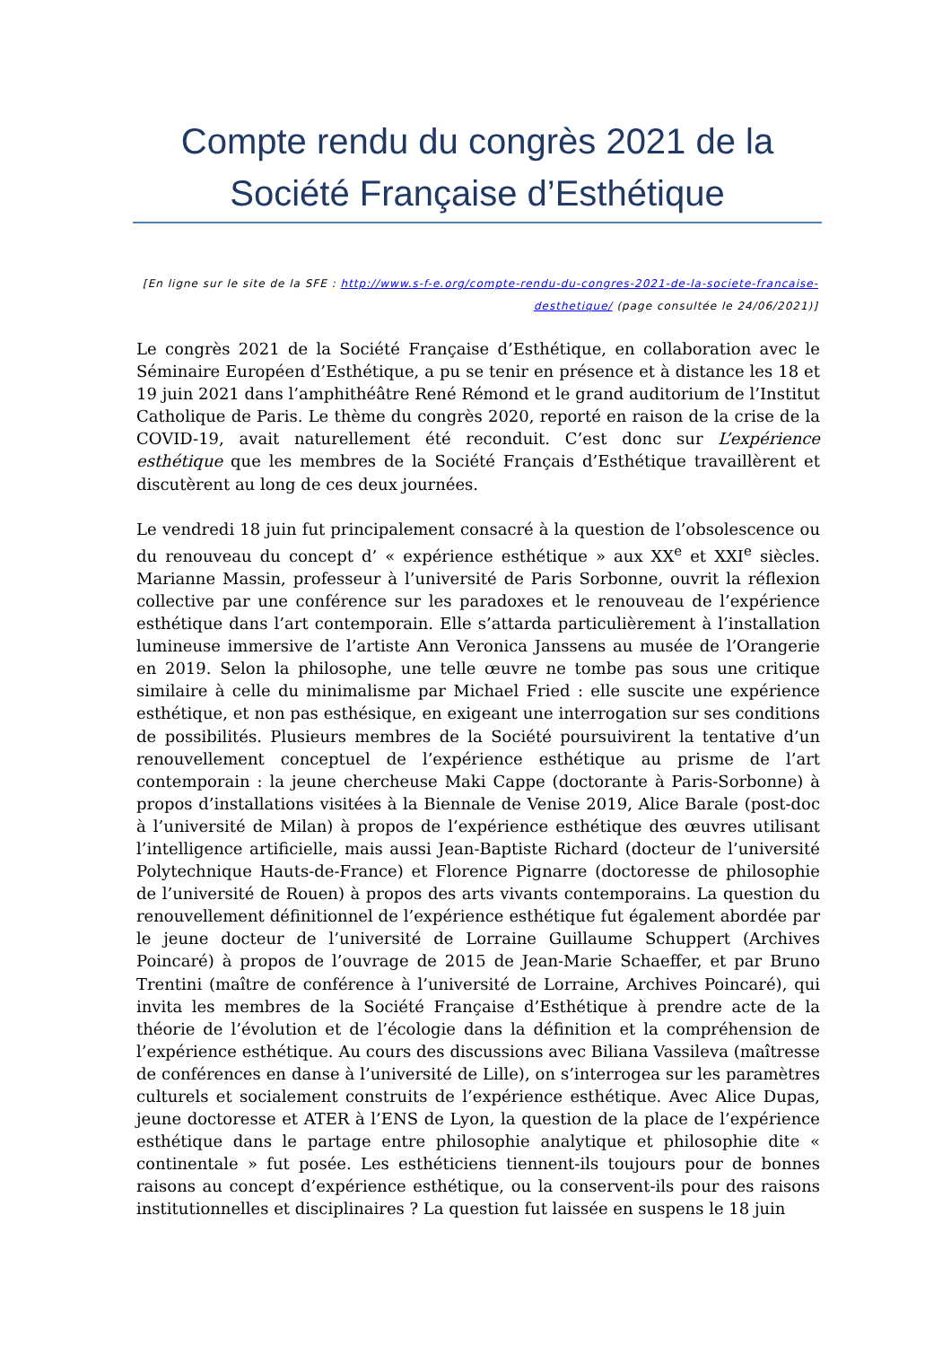Compte rendu du congrès 2021 de la Société Française d’Esthétique
[En ligne sur le site de la SFE : http://www.s-f-e.org/compte-rendu-du-congres-2021-de-la-societe-francaise-desthetique/ (page consultée le 24/06/2021)]
Le congrès 2021 de la Société Française d’Esthétique, en collaboration avec le Séminaire Européen d’Esthétique, a pu se tenir en présence et à distance les 18 et 19 juin 2021 dans l’amphithéâtre René Rémond et le grand auditorium de l’Institut Catholique de Paris. Le thème du congrès 2020, reporté en raison de la crise de la COVID-19, avait naturellement été reconduit. C’est donc sur L’expérience esthétique que les membres de la Société Français d’Esthétique travaillèrent et discutèrent au long de ces deux journées.
Le vendredi 18 juin fut principalement consacré à la question de l’obsolescence ou du renouveau du concept d’ « expérience esthétique » aux XX<sup>e</sup> et XXI<sup>e</sup> siècles. Marianne Massin, professeur à l’université de Paris Sorbonne, ouvrit la réflexion collective par une conférence sur les paradoxes et le renouveau de l’expérience esthétique dans l’art contemporain. Elle s’attarda particulièrement à l’installation lumineuse immersive de l’artiste Ann Veronica Janssens au musée de l’Orangerie en 2019. Selon la philosophe, une telle œuvre ne tombe pas sous une critique similaire à celle du minimalisme par Michael Fried : elle suscite une expérience esthétique, et non pas esthésique, en exigeant une interrogation sur ses conditions de possibilités. Plusieurs membres de la Société poursuivirent la tentative d’un renouvellement conceptuel de l’expérience esthétique au prisme de l’art contemporain : la jeune chercheuse Maki Cappe (doctorante à Paris-Sorbonne) à propos d’installations visitées à la Biennale de Venise 2019, Alice Barale (post-doc à l’université de Milan) à propos de l’expérience esthétique des œuvres utilisant l’intelligence artificielle, mais aussi Jean-Baptiste Richard (docteur de l’université Polytechnique Hauts-de-France) et Florence Pignarre (doctoresse de philosophie de l’université de Rouen) à propos des arts vivants contemporains. La question du renouvellement définitionnel de l’expérience esthétique fut également abordée par le jeune docteur de l’université de Lorraine Guillaume Schuppert (Archives Poincaré) à propos de l’ouvrage de 2015 de Jean-Marie Schaeffer, et par Bruno Trentini (maître de conférence à l’université de Lorraine, Archives Poincaré), qui invita les membres de la Société Française d’Esthétique à prendre acte de la théorie de l’évolution et de l’écologie dans la définition et la compréhension de l’expérience esthétique. Au cours des discussions avec Biliana Vassileva (maîtresse de conférences en danse à l’université de Lille), on s’interrogea sur les paramètres culturels et socialement construits de l’expérience esthétique. Avec Alice Dupas, jeune doctoresse et ATER à l’ENS de Lyon, la question de la place de l’expérience esthétique dans le partage entre philosophie analytique et philosophie dite « continentale » fut posée. Les esthéticiens tiennent-ils toujours pour de bonnes raisons au concept d’expérience esthétique, ou la conservent-ils pour des raisons institutionnelles et disciplinaires ? La question fut laissée en suspens le 18 juin